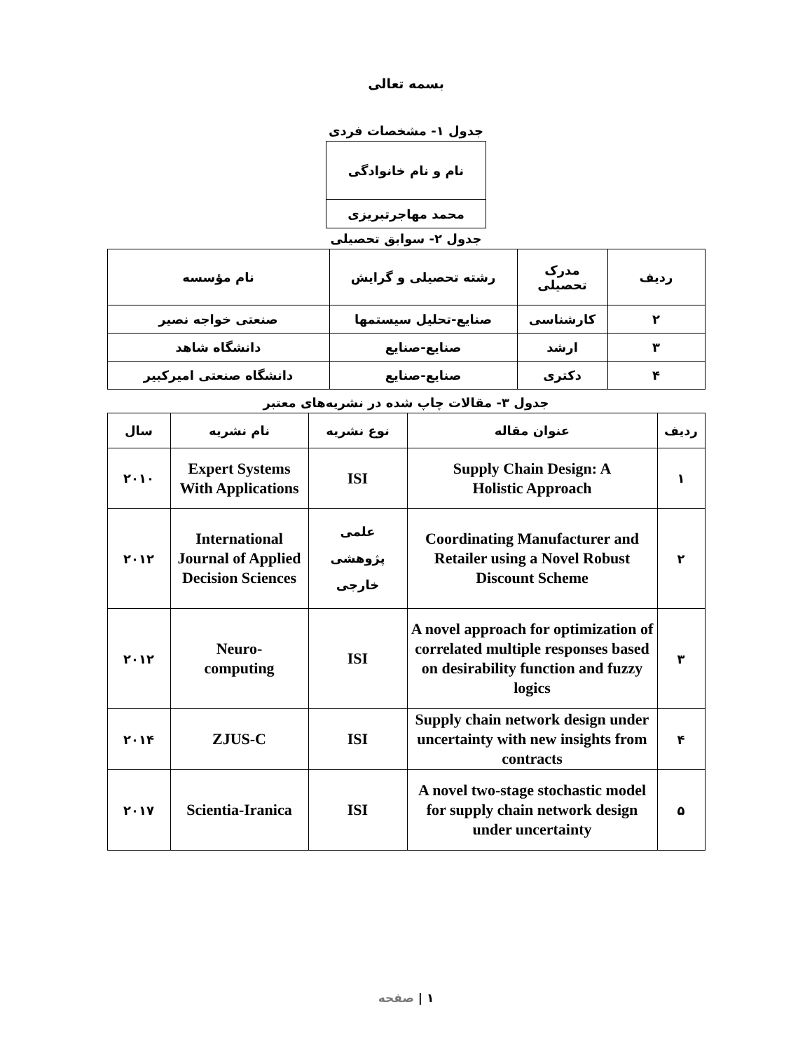بسمه تعالی
جدول ۱- مشخصات فردی
| نام و نام خانوادگی |
| --- |
| محمد مهاجرتبریزی |
جدول ۲- سوابق تحصیلی
| ردیف | مدرک تحصیلی | رشته تحصیلی و گرایش | نام مؤسسه |
| --- | --- | --- | --- |
| ۲ | کارشناسی | صنایع-تحلیل سیستمها | صنعتی خواجه نصیر |
| ۳ | ارشد | صنایع-صنایع | دانشگاه شاهد |
| ۴ | دکتری | صنایع-صنایع | دانشگاه صنعتی امیرکبیر |
جدول ۳- مقالات چاپ شده در نشریه‌های معتبر
| ردیف | عنوان مقاله | نوع نشریه | نام نشریه | سال |
| --- | --- | --- | --- | --- |
| ۱ | Supply Chain Design: A Holistic Approach | ISI | Expert Systems With Applications | ۲۰۱۰ |
| ۲ | Coordinating Manufacturer and Retailer using a Novel Robust Discount Scheme | علمی پژوهشی خارجی | International Journal of Applied Decision Sciences | ۲۰۱۲ |
| ۳ | A novel approach for optimization of correlated multiple responses based on desirability function and fuzzy logics | ISI | Neuro- computing | ۲۰۱۲ |
| ۴ | Supply chain network design under uncertainty with new insights from contracts | ISI | ZJUS-C | ۲۰۱۴ |
| ۵ | A novel two-stage stochastic model for supply chain network design under uncertainty | ISI | Scientia-Iranica | ۲۰۱۷ |
۱ | صفحه